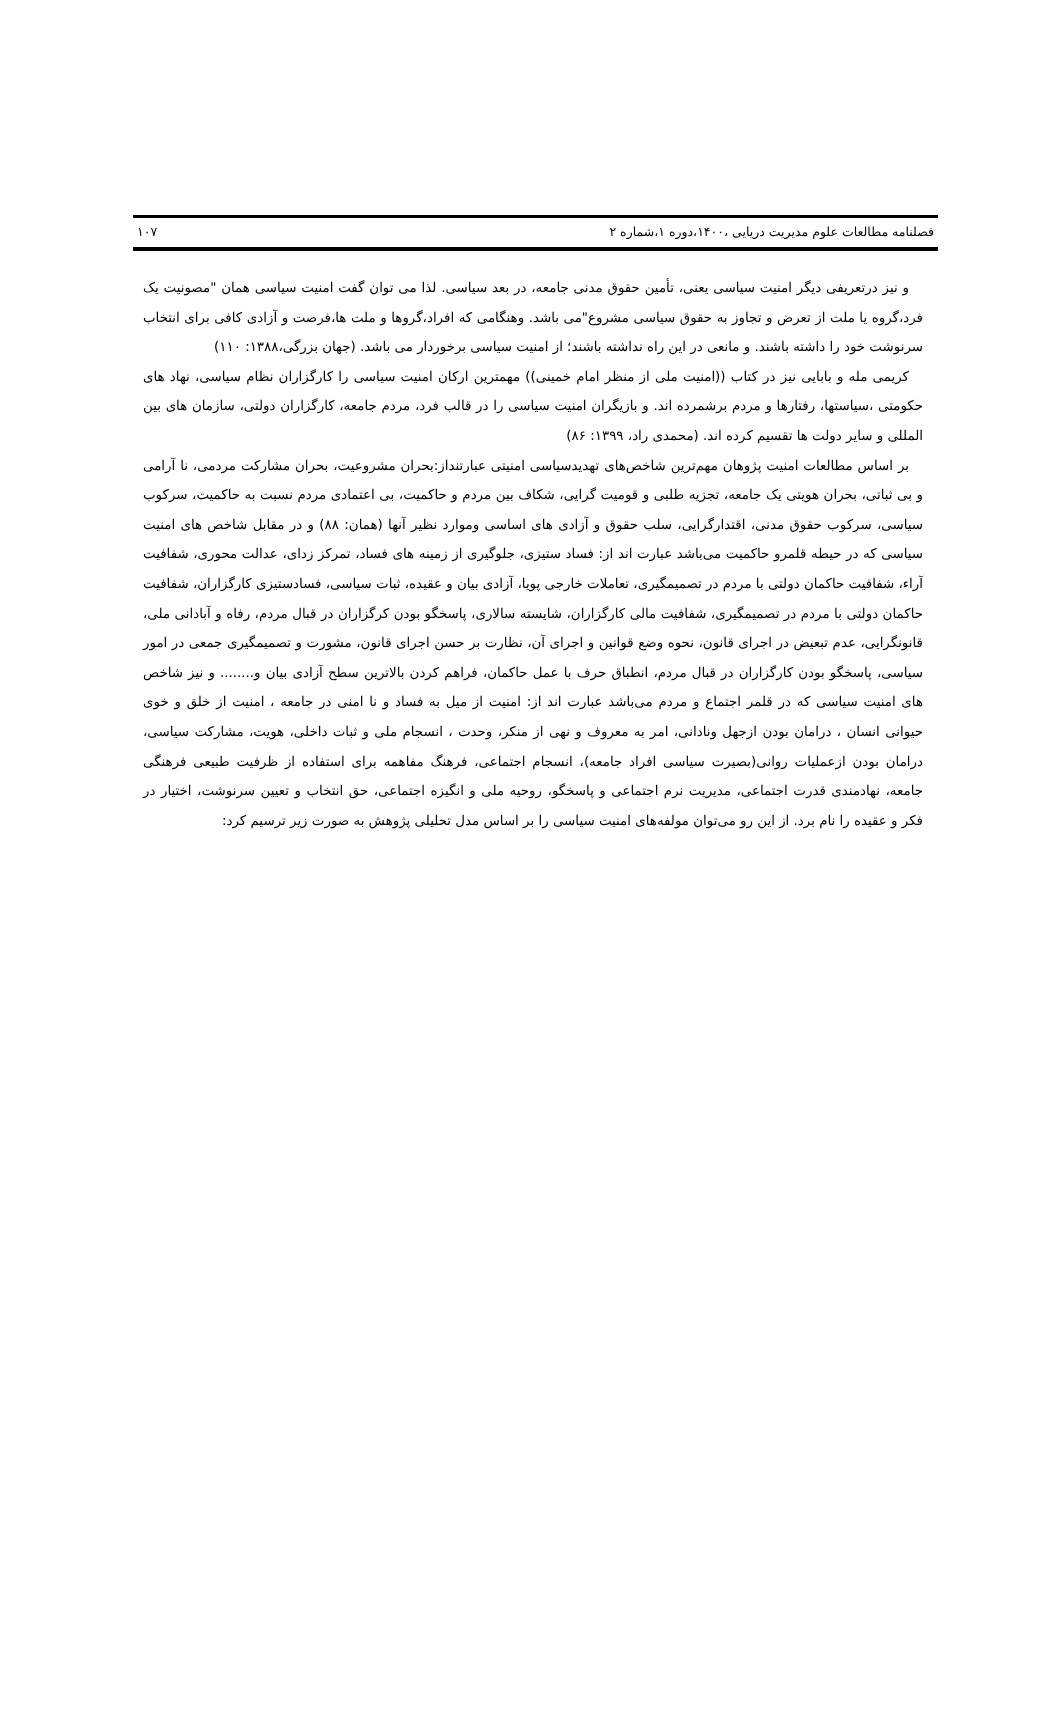فصلنامه مطالعات علوم مدیریت دریایی ،۱۴۰۰،دوره ۱،شماره ۲ ۱۰۷
و نیز درتعریفی دیگر امنیت سیاسی یعنی، تأمین حقوق مدنی جامعه، در بعد سیاسی. لذا می توان گفت امنیت سیاسی همان "مصونیت یک فرد،گروه یا ملت از تعرض و تجاوز به حقوق سیاسی مشروع"می باشد. وهنگامی که افراد،گروها و ملت ها،فرصت و آزادی کافی برای انتخاب سرنوشت خود را داشته باشند. و مانعی در این راه نداشته باشند؛ از امنیت سیاسی برخوردار می باشد. (جهان بزرگی،۱۳۸۸: ۱۱۰)
کریمی مله و بابایی نیز در کتاب ((امنیت ملی از منظر امام خمینی)) مهمترین ارکان امنیت سیاسی را کارگزاران نظام سیاسی، نهاد های حکومتی ،سیاستها، رفتارها و مردم برشمرده اند. و بازیگران امنیت سیاسی را در قالب فرد، مردم جامعه، کارگزاران دولتی، سازمان های بین المللی و سایر دولت ها تقسیم کرده اند. (محمدی راد، ۱۳۹۹: ۸۶)
بر اساس مطالعات امنیت پژوهان مهم‌ترین شاخص‌های تهدیدسیاسی امنیتی عبارتنداز:بحران مشروعیت، بحران مشارکت مردمی، نا آرامی و بی ثباتی، بحران هویتی یک جامعه، تجزیه طلبی و قومیت گرایی، شکاف بین مردم و حاکمیت، بی اعتمادی مردم نسبت به حاکمیت، سرکوب سیاسی، سرکوب حقوق مدنی، اقتدارگرایی، سلب حقوق و آزادی های اساسی وموارد نظیر آنها (همان: ۸۸) و در مقابل شاخص های امنیت سیاسی که در حیطه قلمرو حاکمیت می‌باشد عبارت اند از: فساد ستیزی، جلوگیری از زمینه های فساد، تمرکز زدای، عدالت محوری، شفافیت آراء، شفافیت حاکمان دولتی با مردم در تصمیمگیری، تعاملات خارجی پویا، آزادی بیان و عقیده، ثبات سیاسی، فسادستیزی کارگزاران، شفافیت حاکمان دولتی با مردم در تصمیمگیری، شفافیت مالی کارگزاران، شایسته سالاری، پاسخگو بودن کرگزاران در قبال مردم، رفاه و آبادانی ملی، قانونگرایی، عدم تبعیض در اجرای قانون، نحوه وضع قوانین و اجرای آن، نظارت بر حسن اجرای قانون، مشورت و تصمیمگیری جمعی در امور سیاسی، پاسخگو بودن کارگزاران در قبال مردم، انطباق حرف با عمل حاکمان، فراهم کردن بالاترین سطح آزادی بیان و........ و نیز شاخص های امنیت سیاسی که در قلمر اجتماع و مردم می‌باشد عبارت اند از: امنیت از میل به فساد و نا امنی در جامعه ، امنیت از خلق و خوی حیوانی انسان ، درامان بودن ازجهل ونادانی، امر به معروف و نهی از منکر، وحدت ، انسجام ملی و ثبات داخلی، هویت، مشارکت سیاسی، درامان بودن ازعملیات روانی(بصیرت سیاسی افراد جامعه)، انسجام اجتماعی، فرهنگ مفاهمه برای استفاده از ظرفیت طبیعی فرهنگی جامعه، نهادمندی قدرت اجتماعی، مدیریت نرم اجتماعی و پاسخگو، روحیه ملی و انگیزه اجتماعی، حق انتخاب و تعیین سرنوشت، اختیار در فکر و عقیده را نام برد. از این رو می‌توان مولفه‌های امنیت سیاسی را بر اساس مدل تحلیلی پژوهش به صورت زیر ترسیم کرد: